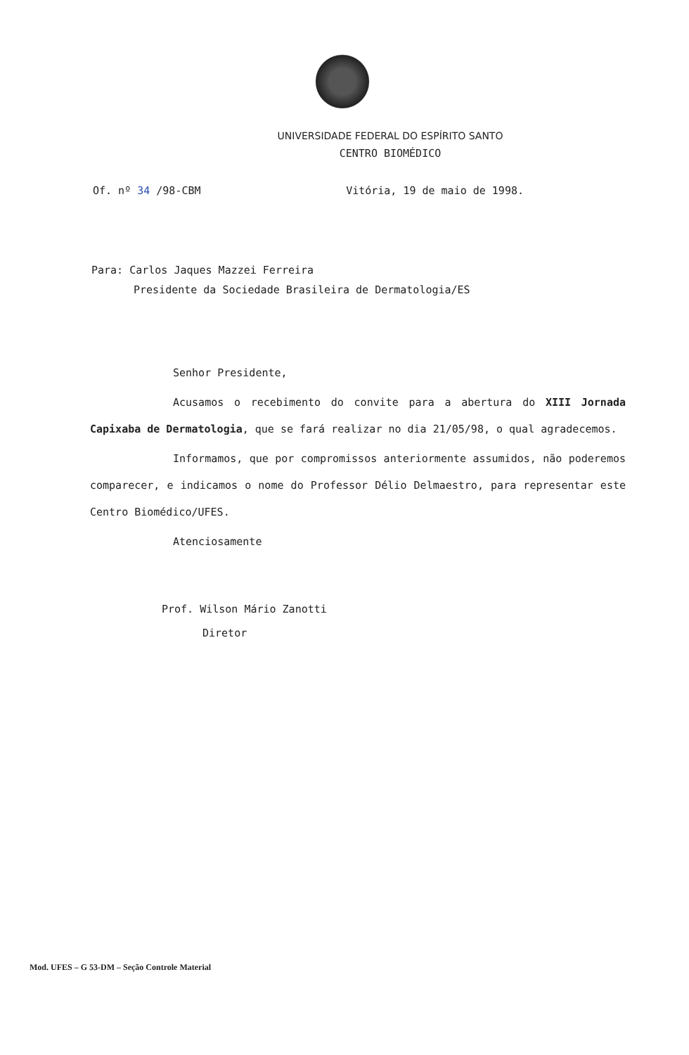UNIVERSIDADE FEDERAL DO ESPÍRITO SANTO
CENTRO BIOMÉDICO
Of. nº 34 /98-CBM Vitória, 19 de maio de 1998.
Para: Carlos Jaques Mazzei Ferreira
Presidente da Sociedade Brasileira de Dermatologia/ES
Senhor Presidente,
Acusamos o recebimento do convite para a abertura do XIII Jornada Capixaba de Dermatologia, que se fará realizar no dia 21/05/98, o qual agradecemos.
Informamos, que por compromissos anteriormente assumidos, não poderemos comparecer, e indicamos o nome do Professor Délio Delmaestro, para representar este Centro Biomédico/UFES.
Atenciosamente
Prof. Wilson Mário Zanotti
Diretor
Mod. UFES – G 53-DM – Seção Controle Material